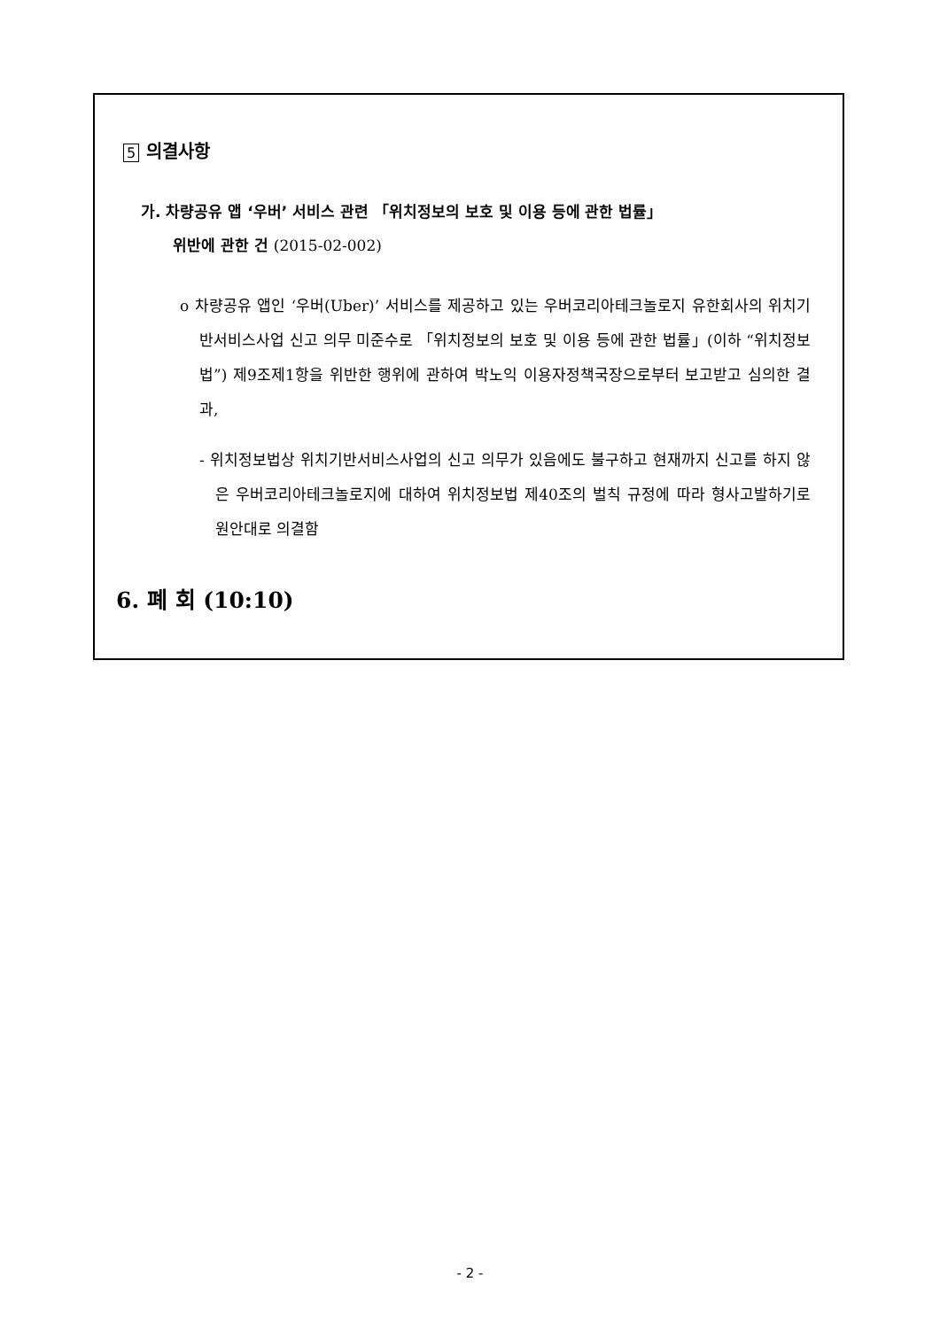5 의결사항
가. 차량공유 앱 ‘우버’ 서비스 관련 「위치정보의 보호 및 이용 등에 관한 법률」
위반에 관한 건 (2015-02-002)
o 차량공유 앱인 ‘우버(Uber)’ 서비스를 제공하고 있는 우버코리아테크놀로지 유한회사의 위치기반서비스사업 신고 의무 미준수로 「위치정보의 보호 및 이용 등에 관한 법률」(이하 “위치정보법”) 제9조제1항을 위반한 행위에 관하여 박노익 이용자정책국장으로부터 보고받고 심의한 결과,
- 위치정보법상 위치기반서비스사업의 신고 의무가 있음에도 불구하고 현재까지 신고를 하지 않은 우버코리아테크놀로지에 대하여 위치정보법 제40조의 벌칙 규정에 따라 형사고발하기로 원안대로 의결함
6. 폐 회 (10:10)
- 2 -